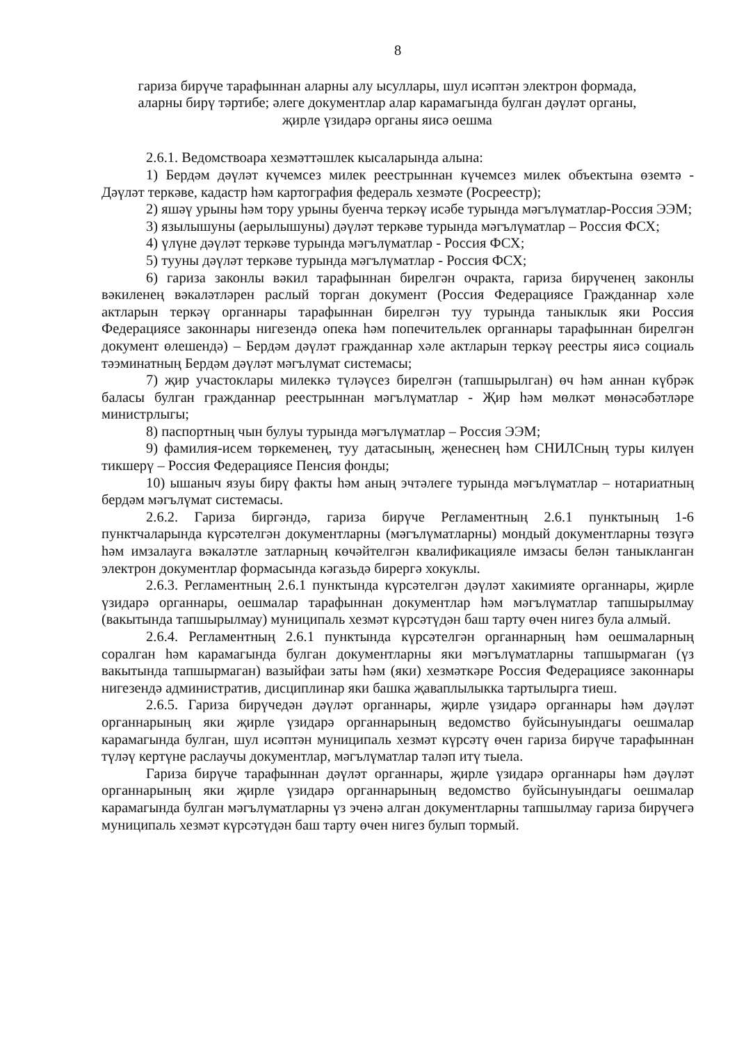8
гариза бирүче тарафыннан аларны алу ысуллары, шул исәптән электрон формада,
аларны бирү тәртибе; әлеге документлар алар карамагында булган дәүләт органы,
җирле үзидарә органы яисә оешма
2.6.1. Ведомствоара хезмәттәшлек кысаларында алына:
1) Бердәм дәүләт күчемсез милек реестрыннан күчемсез милек объектына өземтә - Дәүләт теркәве, кадастр һәм картография федераль хезмәте (Росреестр);
2) яшәү урыны һәм тору урыны буенча теркәү исәбе турында мәгълүматлар-Россия ЭЭМ;
3) язылышуны (аерылышуны) дәүләт теркәве турында мәгълүматлар – Россия ФСХ;
4) үлүне дәүләт теркәве турында мәгълүматлар - Россия ФСХ;
5) тууны дәүләт теркәве турында мәгълүматлар - Россия ФСХ;
6) гариза законлы вәкил тарафыннан бирелгән очракта, гариза бирүченең законлы вәкиленең вәкаләтләрен раслый торган документ (Россия Федерациясе Гражданнар хәле актларын теркәү органнары тарафыннан бирелгән туу турында таныклык яки Россия Федерациясе законнары нигезендә опека һәм попечительлек органнары тарафыннан бирелгән документ өлешендә) – Бердәм дәүләт гражданнар хәле актларын теркәү реестры яисә социаль тәэминатның Бердәм дәүләт мәгълүмат системасы;
7) җир участоклары милеккә түләүсез бирелгән (тапшырылган) өч һәм аннан күбрәк баласы булган гражданнар реестрыннан мәгълүматлар - Җир һәм мөлкәт мөнәсәбәтләре министрлыгы;
8) паспортның чын булуы турында мәгълүматлар – Россия ЭЭМ;
9) фамилия-исем төркеменең, туу датасының, җенеснең һәм СНИЛСның туры килүен тикшерү – Россия Федерациясе Пенсия фонды;
10) ышаныч язуы бирү факты һәм аның эчтәлеге турында мәгълүматлар – нотариатның бердәм мәгълүмат системасы.
2.6.2. Гариза биргәндә, гариза бирүче Регламентның 2.6.1 пунктының 1-6 пунктчаларында күрсәтелгән документларны (мәгълүматларны) мондый документларны төзүгә һәм имзалауга вәкаләтле затларның көчәйтелгән квалификацияле имзасы белән таныкланган электрон документлар формасында кәгазьдә бирергә хокуклы.
2.6.3. Регламентның 2.6.1 пунктында күрсәтелгән дәүләт хакимияте органнары, җирле үзидарә органнары, оешмалар тарафыннан документлар һәм мәгълүматлар тапшырылмау (вакытында тапшырылмау) муниципаль хезмәт күрсәтүдән баш тарту өчен нигез була алмый.
2.6.4. Регламентның 2.6.1 пунктында күрсәтелгән органнарның һәм оешмаларның соралган һәм карамагында булган документларны яки мәгълүматларны тапшырмаган (үз вакытында тапшырмаган) вазыйфаи заты һәм (яки) хезмәткәре Россия Федерациясе законнары нигезендә административ, дисциплинар яки башка җаваплылыкка тартылырга тиеш.
2.6.5. Гариза бирүчедән дәүләт органнары, җирле үзидарә органнары һәм дәүләт органнарының яки җирле үзидарә органнарының ведомство буйсынуындагы оешмалар карамагында булган, шул исәптән муниципаль хезмәт күрсәтү өчен гариза бирүче тарафыннан түләү кертүне раслаучы документлар, мәгълүматлар таләп итү тыела.
Гариза бирүче тарафыннан дәүләт органнары, җирле үзидарә органнары һәм дәүләт органнарының яки җирле үзидарә органнарының ведомство буйсынуындагы оешмалар карамагында булган мәгълүматларны үз эченә алган документларны тапшылмау гариза бирүчегә муниципаль хезмәт күрсәтүдән баш тарту өчен нигез булып тормый.